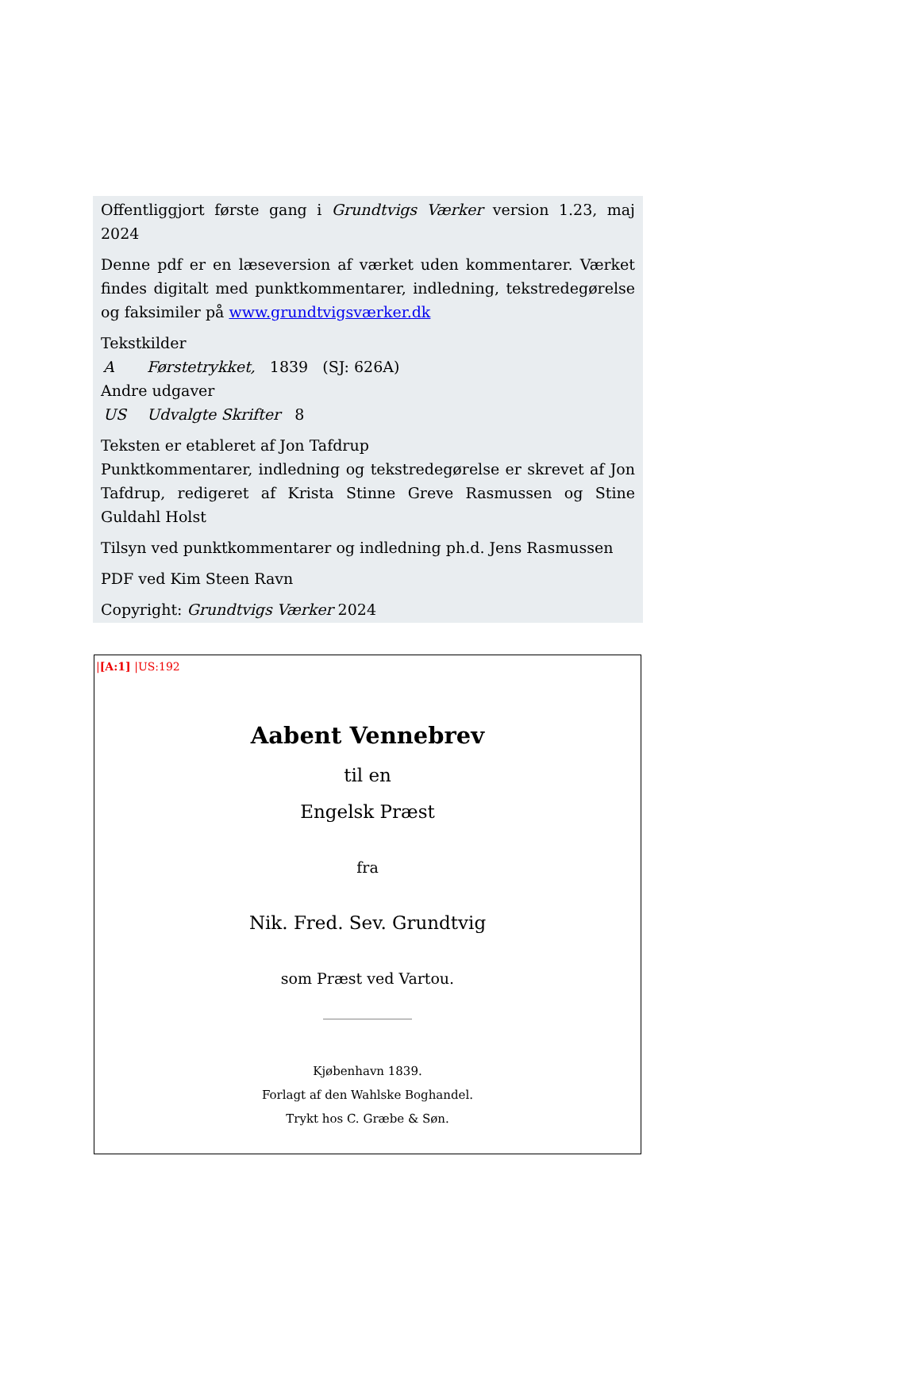Offentliggjort første gang i Grundtvigs Værker version 1.23, maj 2024
Denne pdf er en læseversion af værket uden kommentarer. Værket findes digitalt med punktkommentarer, indledning, tekstredegørelse og faksimiler på www.grundtvigsværker.dk
Tekstkilder
A Førstetrykket, 1839 (SJ: 626A)
Andre udgaver
US Udvalgte Skrifter 8
Teksten er etableret af Jon Tafdrup
Punktkommentarer, indledning og tekstredegørelse er skrevet af Jon Tafdrup, redigeret af Krista Stinne Greve Rasmussen og Stine Guldahl Holst
Tilsyn ved punktkommentarer og indledning ph.d. Jens Rasmussen
PDF ved Kim Steen Ravn
Copyright: Grundtvigs Værker 2024
|[A:1] |US:192
Aabent Vennebrev
til en
Engelsk Præst
fra
Nik. Fred. Sev. Grundtvig
som Præst ved Vartou.
Kjøbenhavn 1839.
Forlagt af den Wahlske Boghandel.
Trykt hos C. Græbe & Søn.